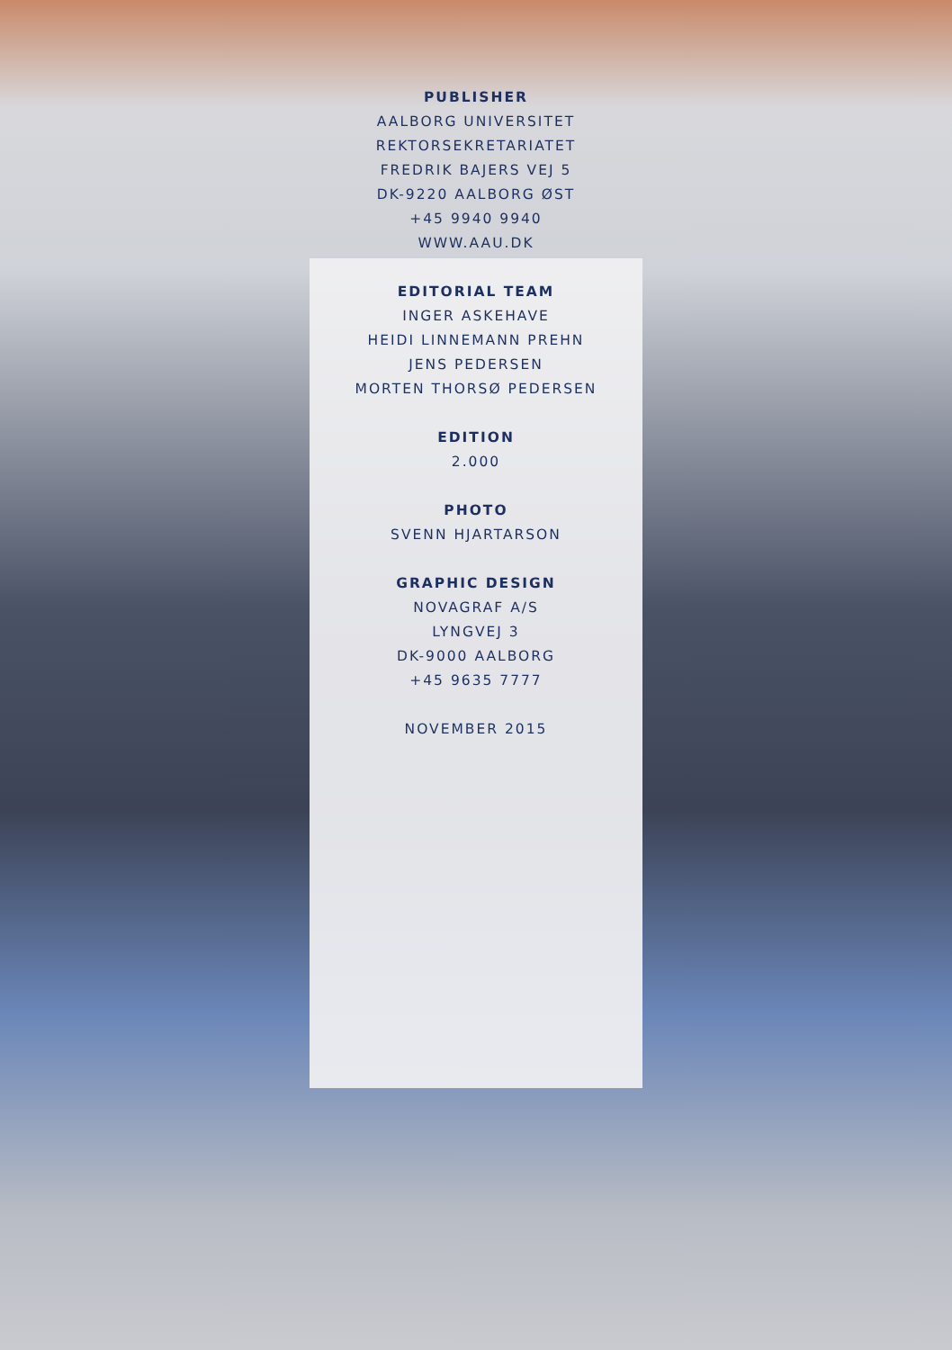PUBLISHER
AALBORG UNIVERSITET
REKTORSEKRETARIATET
FREDRIK BAJERS VEJ 5
DK-9220 AALBORG ØST
+45 9940 9940
WWW.AAU.DK
EDITORIAL TEAM
INGER ASKEHAVE
HEIDI LINNEMANN PREHN
JENS PEDERSEN
MORTEN THORSØ PEDERSEN
EDITION
2.000
PHOTO
SVENN HJARTARSON
GRAPHIC DESIGN
NOVAGRAF A/S
LYNGVEJ 3
DK-9000 AALBORG
+45 9635 7777
NOVEMBER 2015